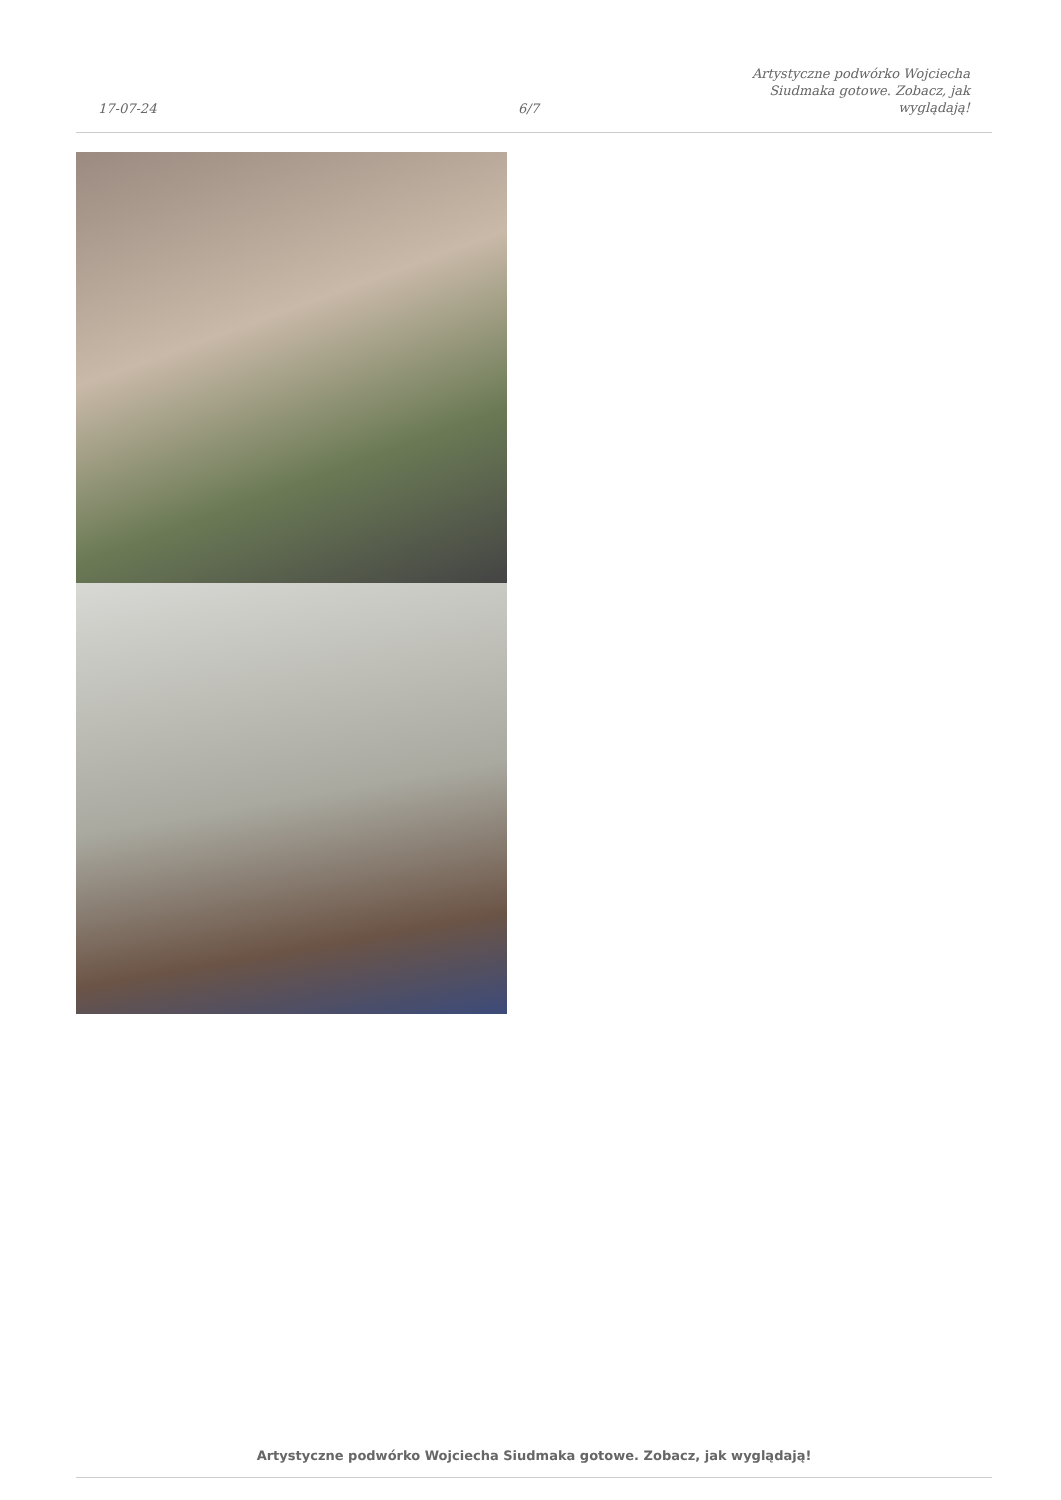17-07-24
6/7
Artystyczne podwórko Wojciecha
Siudmaka gotowe. Zobacz, jak
wyglądają!
Artystyczne podwórko Wojciecha Siudmaka gotowe. Zobacz, jak wyglądają!